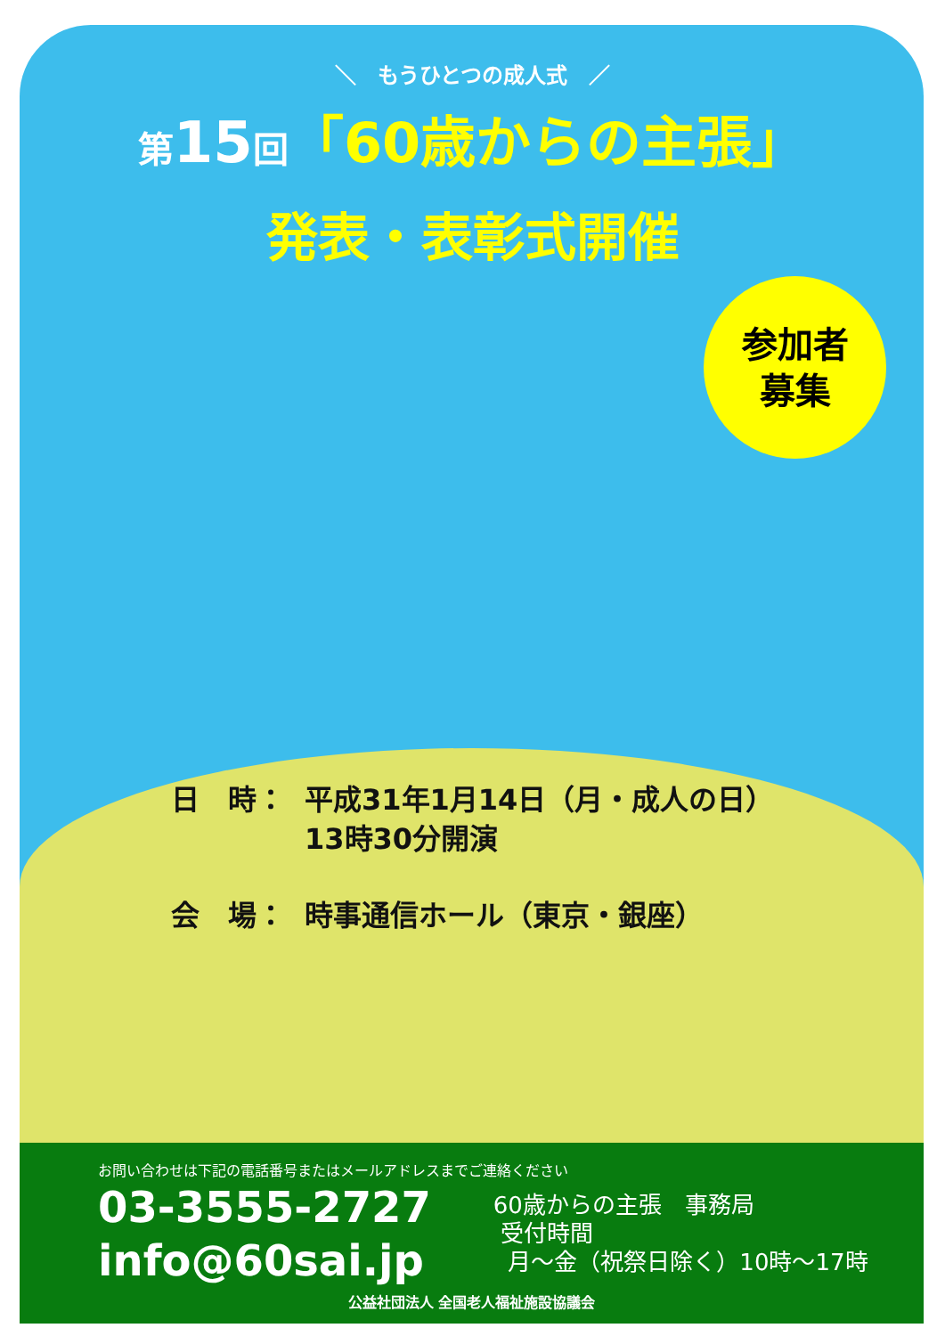＼　もうひとつの成人式　／
第 15 回「60歳からの主張」
発表・表彰式開催
参加者
募集
| 日 時： | 平成31年1月14日（月・成人の日） 13時30分開演 |
| 会 場： | 時事通信ホール（東京・銀座） |
お問い合わせは下記の電話番号またはメールアドレスまでご連絡ください
03-3555-2727
info@60sai.jp
60歳からの主張　事務局
受付時間
月～金（祝祭日除く）10時～17時
公益社団法人 全国老人福祉施設協議会